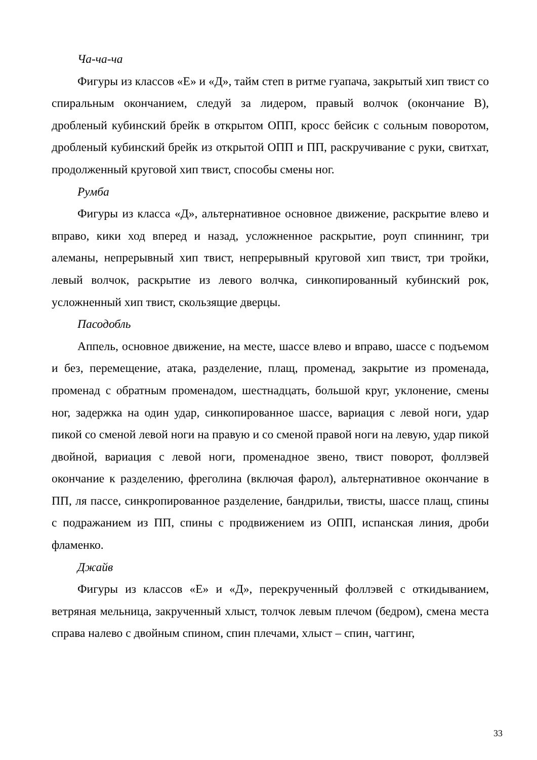Ча-ча-ча
Фигуры из классов «Е» и «Д», тайм степ в ритме гуапача, закрытый хип твист со спиральным окончанием, следуй за лидером, правый волчок (окончание В), дробленый кубинский брейк в открытом ОПП, кросс бейсик с сольным поворотом, дробленый кубинский брейк из открытой ОПП и ПП, раскручивание с руки, свитхат, продолженный круговой хип твист, способы смены ног.
Румба
Фигуры из класса «Д», альтернативное основное движение, раскрытие влево и вправо, кики ход вперед и назад, усложненное раскрытие, роуп спиннинг, три алеманы, непрерывный хип твист, непрерывный круговой хип твист, три тройки, левый волчок, раскрытие из левого волчка, синкопированный кубинский рок, усложненный хип твист, скользящие дверцы.
Пасодобль
Аппель, основное движение, на месте, шассе влево и вправо, шассе с подъемом и без, перемещение, атака, разделение, плащ, променад, закрытие из променада, променад с обратным променадом, шестнадцать, большой круг, уклонение, смены ног, задержка на один удар, синкопированное шассе, вариация с левой ноги, удар пикой со сменой левой ноги на правую и со сменой правой ноги на левую, удар пикой двойной, вариация с левой ноги, променадное звено, твист поворот, фоллэвей окончание к разделению, фреголина (включая фарол), альтернативное окончание в ПП, ля пассе, синкропированное разделение, бандрильи, твисты, шассе плащ, спины с подражанием из ПП, спины с продвижением из ОПП, испанская линия, дроби фламенко.
Джайв
Фигуры из классов «Е» и «Д», перекрученный фоллэвей с откидыванием, ветряная мельница, закрученный хлыст, толчок левым плечом (бедром), смена места справа налево с двойным спином, спин плечами, хлыст – спин, чаггинг,
33